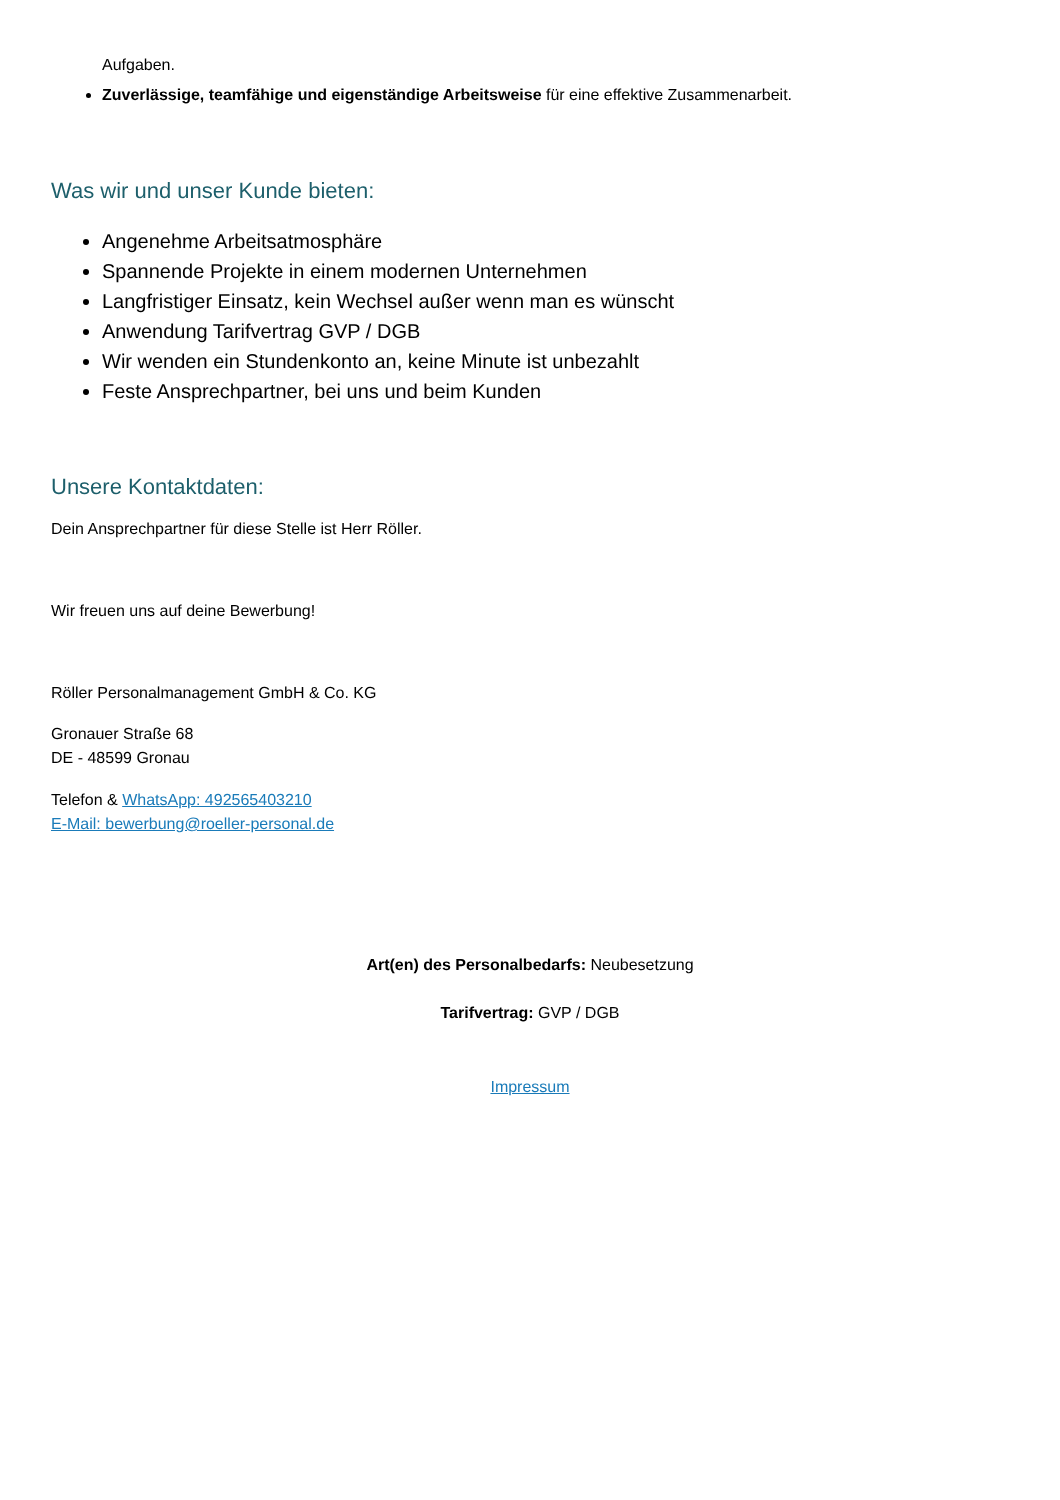Aufgaben.
Zuverlässige, teamfähige und eigenständige Arbeitsweise für eine effektive Zusammenarbeit.
Was wir und unser Kunde bieten:
Angenehme Arbeitsatmosphäre
Spannende Projekte in einem modernen Unternehmen
Langfristiger Einsatz, kein Wechsel außer wenn man es wünscht
Anwendung Tarifvertrag GVP / DGB
Wir wenden ein Stundenkonto an, keine Minute ist unbezahlt
Feste Ansprechpartner, bei uns und beim Kunden
Unsere Kontaktdaten:
Dein Ansprechpartner für diese Stelle ist Herr Röller.
Wir freuen uns auf deine Bewerbung!
Röller Personalmanagement GmbH & Co. KG
Gronauer Straße 68
DE - 48599 Gronau
Telefon & WhatsApp: 492565403210
E-Mail: bewerbung@roeller-personal.de
Art(en) des Personalbedarfs: Neubesetzung
Tarifvertrag: GVP / DGB
Impressum